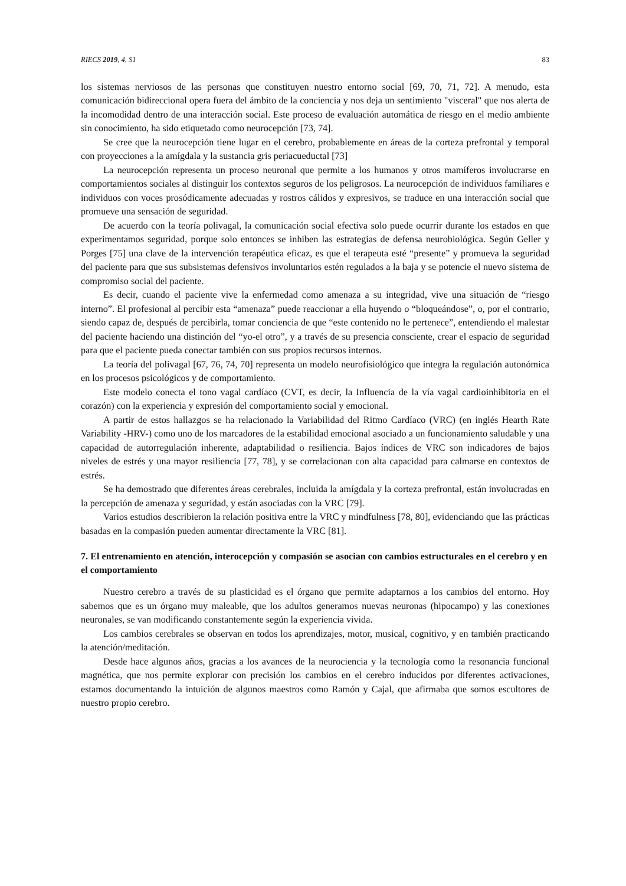RIECS 2019, 4, S1 83
los sistemas nerviosos de las personas que constituyen nuestro entorno social [69, 70, 71, 72]. A menudo, esta comunicación bidireccional opera fuera del ámbito de la conciencia y nos deja un sentimiento "visceral" que nos alerta de la incomodidad dentro de una interacción social. Este proceso de evaluación automática de riesgo en el medio ambiente sin conocimiento, ha sido etiquetado como neurocepción [73, 74].
Se cree que la neurocepción tiene lugar en el cerebro, probablemente en áreas de la corteza prefrontal y temporal con proyecciones a la amígdala y la sustancia gris periacueductal [73]
La neurocepción representa un proceso neuronal que permite a los humanos y otros mamíferos involucrarse en comportamientos sociales al distinguir los contextos seguros de los peligrosos. La neurocepción de individuos familiares e individuos con voces prosódicamente adecuadas y rostros cálidos y expresivos, se traduce en una interacción social que promueve una sensación de seguridad.
De acuerdo con la teoría polivagal, la comunicación social efectiva solo puede ocurrir durante los estados en que experimentamos seguridad, porque solo entonces se inhiben las estrategias de defensa neurobiológica. Según Geller y Porges [75] una clave de la intervención terapéutica eficaz, es que el terapeuta esté “presente” y promueva la seguridad del paciente para que sus subsistemas defensivos involuntarios estén regulados a la baja y se potencie el nuevo sistema de compromiso social del paciente.
Es decir, cuando el paciente vive la enfermedad como amenaza a su integridad, vive una situación de “riesgo interno”. El profesional al percibir esta “amenaza” puede reaccionar a ella huyendo o “bloqueándose”, o, por el contrario, siendo capaz de, después de percibirla, tomar conciencia de que “este contenido no le pertenece”, entendiendo el malestar del paciente haciendo una distinción del “yo-el otro”, y a través de su presencia consciente, crear el espacio de seguridad para que el paciente pueda conectar también con sus propios recursos internos.
La teoría del polivagal [67, 76, 74, 70] representa un modelo neurofisiológico que integra la regulación autonómica en los procesos psicológicos y de comportamiento.
Este modelo conecta el tono vagal cardíaco (CVT, es decir, la Influencia de la vía vagal cardioinhibitoria en el corazón) con la experiencia y expresión del comportamiento social y emocional.
A partir de estos hallazgos se ha relacionado la Variabilidad del Ritmo Cardíaco (VRC) (en inglés Hearth Rate Variability -HRV-) como uno de los marcadores de la estabilidad emocional asociado a un funcionamiento saludable y una capacidad de autorregulación inherente, adaptabilidad o resiliencia. Bajos índices de VRC son indicadores de bajos niveles de estrés y una mayor resiliencia [77, 78], y se correlacionan con alta capacidad para calmarse en contextos de estrés.
Se ha demostrado que diferentes áreas cerebrales, incluida la amígdala y la corteza prefrontal, están involucradas en la percepción de amenaza y seguridad, y están asociadas con la VRC [79].
Varios estudios describieron la relación positiva entre la VRC y mindfulness [78, 80], evidenciando que las prácticas basadas en la compasión pueden aumentar directamente la VRC [81].
7. El entrenamiento en atención, interocepción y compasión se asocian con cambios estructurales en el cerebro y en el comportamiento
Nuestro cerebro a través de su plasticidad es el órgano que permite adaptarnos a los cambios del entorno. Hoy sabemos que es un órgano muy maleable, que los adultos generamos nuevas neuronas (hipocampo) y las conexiones neuronales, se van modificando constantemente según la experiencia vivida.
Los cambios cerebrales se observan en todos los aprendizajes, motor, musical, cognitivo, y en también practicando la atención/meditación.
Desde hace algunos años, gracias a los avances de la neurociencia y la tecnología como la resonancia funcional magnética, que nos permite explorar con precisión los cambios en el cerebro inducidos por diferentes activaciones, estamos documentando la intuición de algunos maestros como Ramón y Cajal, que afirmaba que somos escultores de nuestro propio cerebro.